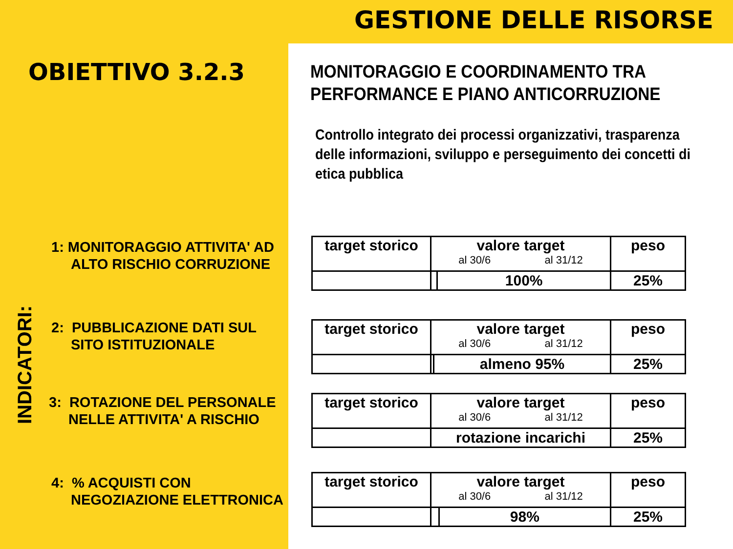GESTIONE DELLE RISORSE
OBIETTIVO 3.2.3
INDICATORI:
1: MONITORAGGIO ATTIVITA' AD
ALTO RISCHIO CORRUZIONE
2: PUBBLICAZIONE DATI SUL
SITO ISTITUZIONALE
3: ROTAZIONE DEL PERSONALE
NELLE ATTIVITA' A RISCHIO
4: % ACQUISTI CON
NEGOZIAZIONE ELETTRONICA
MONITORAGGIO E COORDINAMENTO TRA
PERFORMANCE E PIANO ANTICORRUZIONE
Controllo integrato dei processi organizzativi, trasparenza delle informazioni, sviluppo e perseguimento dei concetti di etica pubblica
| target storico | valore target al 30/6 al 31/12 | | peso |
| --- | --- | --- | --- |
| | | 100% | 25% |
| target storico | valore target al 30/6 al 31/12 | | peso |
| --- | --- | --- | --- |
| | | almeno 95% | 25% |
| target storico | valore target al 30/6 al 31/12 | peso |
| --- | --- | --- |
| | rotazione incarichi | 25% |
| target storico | valore target al 30/6 al 31/12 | | peso |
| --- | --- | --- | --- |
| | | 98% | 25% |